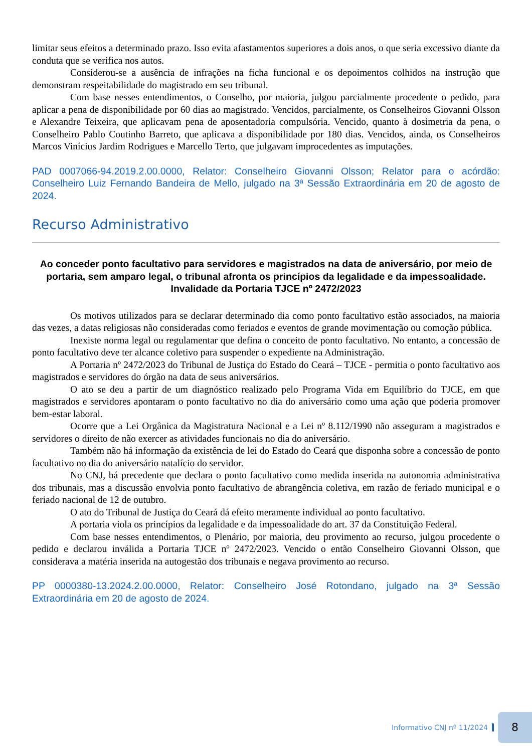limitar seus efeitos a determinado prazo. Isso evita afastamentos superiores a dois anos, o que seria excessivo diante da conduta que se verifica nos autos.
Considerou-se a ausência de infrações na ficha funcional e os depoimentos colhidos na instrução que demonstram respeitabilidade do magistrado em seu tribunal.
Com base nesses entendimentos, o Conselho, por maioria, julgou parcialmente procedente o pedido, para aplicar a pena de disponibilidade por 60 dias ao magistrado. Vencidos, parcialmente, os Conselheiros Giovanni Olsson e Alexandre Teixeira, que aplicavam pena de aposentadoria compulsória. Vencido, quanto à dosimetria da pena, o Conselheiro Pablo Coutinho Barreto, que aplicava a disponibilidade por 180 dias. Vencidos, ainda, os Conselheiros Marcos Vinícius Jardim Rodrigues e Marcello Terto, que julgavam improcedentes as imputações.
PAD 0007066-94.2019.2.00.0000, Relator: Conselheiro Giovanni Olsson; Relator para o acórdão: Conselheiro Luiz Fernando Bandeira de Mello, julgado na 3ª Sessão Extraordinária em 20 de agosto de 2024.
Recurso Administrativo
Ao conceder ponto facultativo para servidores e magistrados na data de aniversário, por meio de portaria, sem amparo legal, o tribunal afronta os princípios da legalidade e da impessoalidade. Invalidade da Portaria TJCE nº 2472/2023
Os motivos utilizados para se declarar determinado dia como ponto facultativo estão associados, na maioria das vezes, a datas religiosas não consideradas como feriados e eventos de grande movimentação ou comoção pública.
Inexiste norma legal ou regulamentar que defina o conceito de ponto facultativo. No entanto, a concessão de ponto facultativo deve ter alcance coletivo para suspender o expediente na Administração.
A Portaria nº 2472/2023 do Tribunal de Justiça do Estado do Ceará – TJCE - permitia o ponto facultativo aos magistrados e servidores do órgão na data de seus aniversários.
O ato se deu a partir de um diagnóstico realizado pelo Programa Vida em Equilíbrio do TJCE, em que magistrados e servidores apontaram o ponto facultativo no dia do aniversário como uma ação que poderia promover bem-estar laboral.
Ocorre que a Lei Orgânica da Magistratura Nacional e a Lei nº 8.112/1990 não asseguram a magistrados e servidores o direito de não exercer as atividades funcionais no dia do aniversário.
Também não há informação da existência de lei do Estado do Ceará que disponha sobre a concessão de ponto facultativo no dia do aniversário natalício do servidor.
No CNJ, há precedente que declara o ponto facultativo como medida inserida na autonomia administrativa dos tribunais, mas a discussão envolvia ponto facultativo de abrangência coletiva, em razão de feriado municipal e o feriado nacional de 12 de outubro.
O ato do Tribunal de Justiça do Ceará dá efeito meramente individual ao ponto facultativo.
A portaria viola os princípios da legalidade e da impessoalidade do art. 37 da Constituição Federal.
Com base nesses entendimentos, o Plenário, por maioria, deu provimento ao recurso, julgou procedente o pedido e declarou inválida a Portaria TJCE nº 2472/2023. Vencido o então Conselheiro Giovanni Olsson, que considerava a matéria inserida na autogestão dos tribunais e negava provimento ao recurso.
PP 0000380-13.2024.2.00.0000, Relator: Conselheiro José Rotondano, julgado na 3ª Sessão Extraordinária em 20 de agosto de 2024.
Informativo CNJ nº 11/2024
8